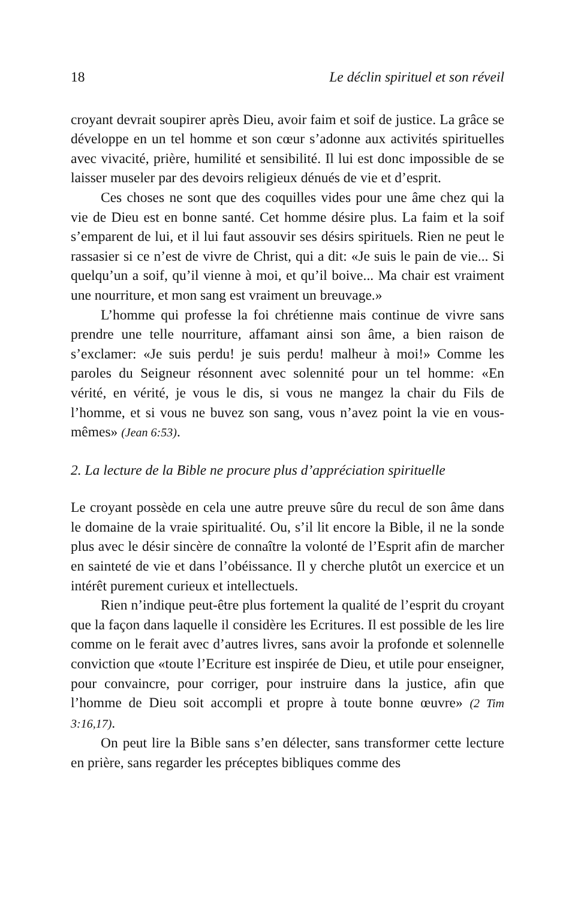18 Le déclin spirituel et son réveil
croyant devrait soupirer après Dieu, avoir faim et soif de justice. La grâce se développe en un tel homme et son cœur s’adonne aux activités spirituelles avec vivacité, prière, humilité et sensibilité. Il lui est donc impossible de se laisser museler par des devoirs religieux dénués de vie et d’esprit.
Ces choses ne sont que des coquilles vides pour une âme chez qui la vie de Dieu est en bonne santé. Cet homme désire plus. La faim et la soif s’emparent de lui, et il lui faut assouvir ses désirs spirituels. Rien ne peut le rassasier si ce n’est de vivre de Christ, qui a dit: «Je suis le pain de vie... Si quelqu’un a soif, qu’il vienne à moi, et qu’il boive... Ma chair est vraiment une nourriture, et mon sang est vraiment un breuvage.»
L’homme qui professe la foi chrétienne mais continue de vivre sans prendre une telle nourriture, affamant ainsi son âme, a bien raison de s’exclamer: «Je suis perdu! je suis perdu! malheur à moi!» Comme les paroles du Seigneur résonnent avec solennité pour un tel homme: «En vérité, en vérité, je vous le dis, si vous ne mangez la chair du Fils de l’homme, et si vous ne buvez son sang, vous n’avez point la vie en vous-mêmes» (Jean 6:53).
2. La lecture de la Bible ne procure plus d’appréciation spirituelle
Le croyant possède en cela une autre preuve sûre du recul de son âme dans le domaine de la vraie spiritualité. Ou, s’il lit encore la Bible, il ne la sonde plus avec le désir sincère de connaître la volonté de l’Esprit afin de marcher en sainteté de vie et dans l’obéissance. Il y cherche plutôt un exercice et un intérêt purement curieux et intellectuels.
Rien n’indique peut-être plus fortement la qualité de l’esprit du croyant que la façon dans laquelle il considère les Ecritures. Il est possible de les lire comme on le ferait avec d’autres livres, sans avoir la profonde et solennelle conviction que «toute l’Ecriture est inspirée de Dieu, et utile pour enseigner, pour convaincre, pour corriger, pour instruire dans la justice, afin que l’homme de Dieu soit accompli et propre à toute bonne œuvre» (2 Tim 3:16,17).
On peut lire la Bible sans s’en délecter, sans transformer cette lecture en prière, sans regarder les préceptes bibliques comme des